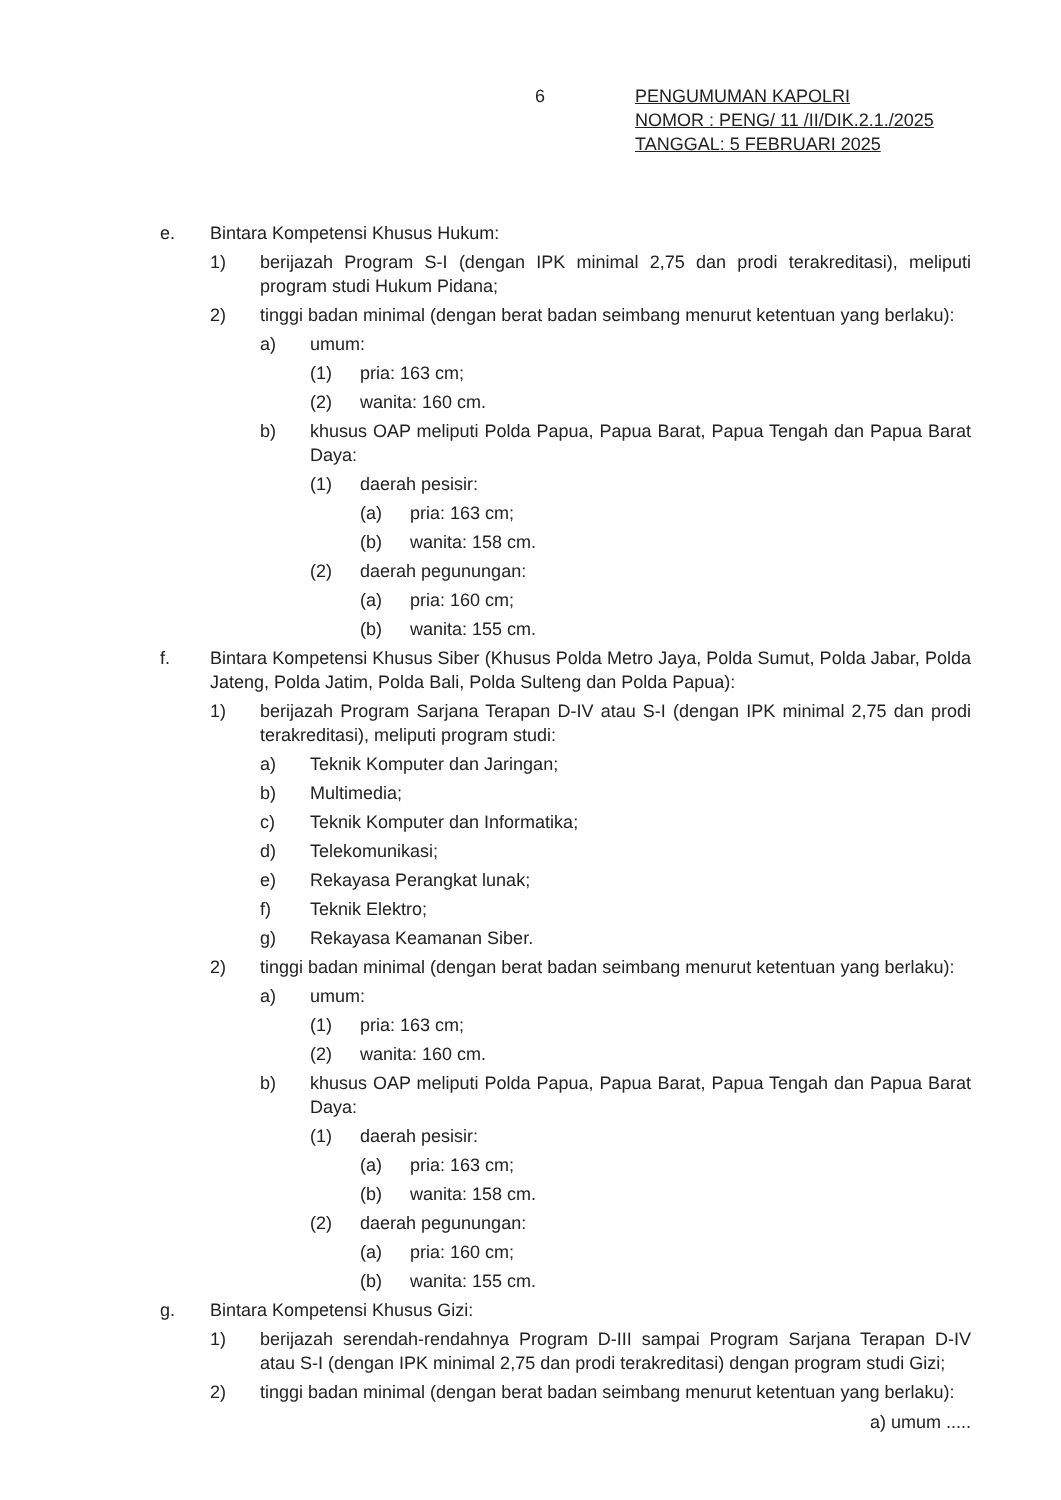6 PENGUMUMAN KAPOLRI
NOMOR : PENG/ 11 /II/DIK.2.1./2025
TANGGAL: 5 FEBRUARI 2025
e. Bintara Kompetensi Khusus Hukum:
1) berijazah Program S-I (dengan IPK minimal 2,75 dan prodi terakreditasi), meliputi program studi Hukum Pidana;
2) tinggi badan minimal (dengan berat badan seimbang menurut ketentuan yang berlaku):
a) umum:
(1) pria: 163 cm;
(2) wanita: 160 cm.
b) khusus OAP meliputi Polda Papua, Papua Barat, Papua Tengah dan Papua Barat Daya:
(1) daerah pesisir:
(a) pria: 163 cm;
(b) wanita: 158 cm.
(2) daerah pegunungan:
(a) pria: 160 cm;
(b) wanita: 155 cm.
f. Bintara Kompetensi Khusus Siber (Khusus Polda Metro Jaya, Polda Sumut, Polda Jabar, Polda Jateng, Polda Jatim, Polda Bali, Polda Sulteng dan Polda Papua):
1) berijazah Program Sarjana Terapan D-IV atau S-I (dengan IPK minimal 2,75 dan prodi terakreditasi), meliputi program studi:
a) Teknik Komputer dan Jaringan;
b) Multimedia;
c) Teknik Komputer dan Informatika;
d) Telekomunikasi;
e) Rekayasa Perangkat lunak;
f) Teknik Elektro;
g) Rekayasa Keamanan Siber.
2) tinggi badan minimal (dengan berat badan seimbang menurut ketentuan yang berlaku):
a) umum:
(1) pria: 163 cm;
(2) wanita: 160 cm.
b) khusus OAP meliputi Polda Papua, Papua Barat, Papua Tengah dan Papua Barat Daya:
(1) daerah pesisir:
(a) pria: 163 cm;
(b) wanita: 158 cm.
(2) daerah pegunungan:
(a) pria: 160 cm;
(b) wanita: 155 cm.
g. Bintara Kompetensi Khusus Gizi:
1) berijazah serendah-rendahnya Program D-III sampai Program Sarjana Terapan D-IV atau S-I (dengan IPK minimal 2,75 dan prodi terakreditasi) dengan program studi Gizi;
2) tinggi badan minimal (dengan berat badan seimbang menurut ketentuan yang berlaku):
a) umum .....